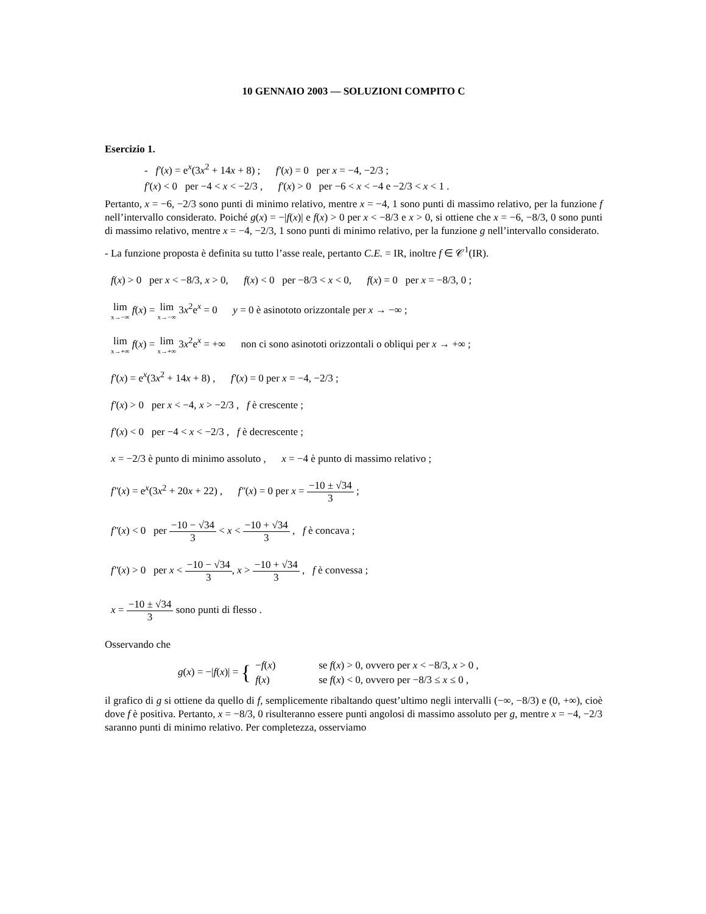10 GENNAIO 2003 — SOLUZIONI COMPITO C
Esercizio 1.
- f′(x) = e<sup>x</sup>(3x<sup>2</sup> + 14x + 8) ; f′(x) = 0 per x = −4, −2/3 ;
f′(x) < 0 per −4 < x < −2/3 , f′(x) > 0 per −6 < x < −4 e −2/3 < x < 1 .
Pertanto, x = −6, −2/3 sono punti di minimo relativo, mentre x = −4, 1 sono punti di massimo relativo, per la funzione f nell’intervallo considerato. Poiché g(x) = −|f(x)| e f(x) > 0 per x < −8/3 e x > 0, si ottiene che x = −6, −8/3, 0 sono punti di massimo relativo, mentre x = −4, −2/3, 1 sono punti di minimo relativo, per la funzione g nell’intervallo considerato.
- La funzione proposta è definita su tutto l’asse reale, pertanto C.E. = IR, inoltre f ∈ 𝒞<sup>1</sup>(IR).
f(x) > 0 per x < −8/3, x > 0, f(x) < 0 per −8/3 < x < 0, f(x) = 0 per x = −8/3, 0 ;
lim x→−∞ f(x) = lim x→−∞ 3x<sup>2</sup>e<sup>x</sup> = 0 y = 0 è asinototo orizzontale per x → −∞ ;
lim x→+∞ f(x) = lim x→+∞ 3x<sup>2</sup>e<sup>x</sup> = +∞ non ci sono asinototi orizzontali o obliqui per x → +∞ ;
f′(x) = e<sup>x</sup>(3x<sup>2</sup> + 14x + 8) , f′(x) = 0 per x = −4, −2/3 ;
f′(x) > 0 per x < −4, x > −2/3 , f è crescente ;
f′(x) < 0 per −4 < x < −2/3 , f è decrescente ;
x = −2/3 è punto di minimo assoluto , x = −4 è punto di massimo relativo ;
f″(x) = e<sup>x</sup>(3x<sup>2</sup> + 20x + 22) , f″(x) = 0 per x = −10 ± √34 3 ;
f″(x) < 0 per −10 − √34 3 < x < −10 + √34 3 , f è concava ;
f″(x) > 0 per x < −10 − √34 3, x > −10 + √34 3 , f è convessa ;
x = −10 ± √34 3 sono punti di flesso .
Osservando che
g(x) = −|f(x)| = {
| − f ( x ) | se f ( x ) > 0, ovvero per x < −8/3, x > 0 , |
| f ( x ) | se f ( x ) < 0, ovvero per −8/3 ≤ x ≤ 0 , |
il grafico di g si ottiene da quello di f, semplicemente ribaltando quest’ultimo negli intervalli (−∞, −8/3) e (0, +∞), cioè dove f è positiva. Pertanto, x = −8/3, 0 risulteranno essere punti angolosi di massimo assoluto per g, mentre x = −4, −2/3 saranno punti di minimo relativo. Per completezza, osserviamo